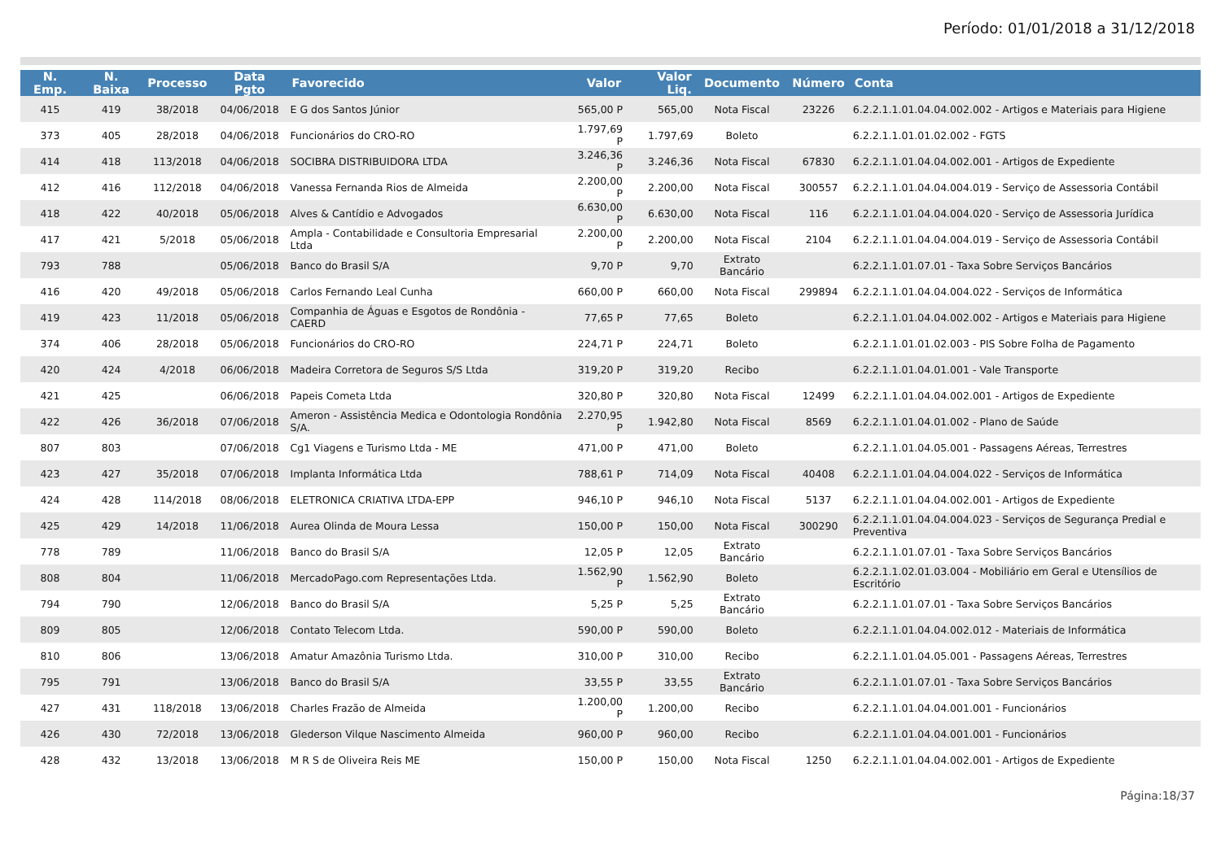Período: 01/01/2018 a 31/12/2018
| N. Emp. | N. Baixa | Processo | Data Pgto | Favorecido | Valor | Valor Liq. | Documento | Número | Conta |
| --- | --- | --- | --- | --- | --- | --- | --- | --- | --- |
| 415 | 419 | 38/2018 | 04/06/2018 | E G dos Santos Júnior | 565,00 P | 565,00 | Nota Fiscal | 23226 | 6.2.2.1.1.01.04.04.002.002 - Artigos e Materiais para Higiene |
| 373 | 405 | 28/2018 | 04/06/2018 | Funcionários do CRO-RO | 1.797,69 P | 1.797,69 | Boleto | | 6.2.2.1.1.01.01.02.002 - FGTS |
| 414 | 418 | 113/2018 | 04/06/2018 | SOCIBRA DISTRIBUIDORA LTDA | 3.246,36 P | 3.246,36 | Nota Fiscal | 67830 | 6.2.2.1.1.01.04.04.002.001 - Artigos de Expediente |
| 412 | 416 | 112/2018 | 04/06/2018 | Vanessa Fernanda Rios de Almeida | 2.200,00 P | 2.200,00 | Nota Fiscal | 300557 | 6.2.2.1.1.01.04.04.004.019 - Serviço de Assessoria Contábil |
| 418 | 422 | 40/2018 | 05/06/2018 | Alves & Cantídio e Advogados | 6.630,00 P | 6.630,00 | Nota Fiscal | 116 | 6.2.2.1.1.01.04.04.004.020 - Serviço de Assessoria Jurídica |
| 417 | 421 | 5/2018 | 05/06/2018 | Ampla - Contabilidade e Consultoria Empresarial Ltda | 2.200,00 P | 2.200,00 | Nota Fiscal | 2104 | 6.2.2.1.1.01.04.04.004.019 - Serviço de Assessoria Contábil |
| 793 | 788 | | 05/06/2018 | Banco do Brasil S/A | 9,70 P | 9,70 | Extrato Bancário | | 6.2.2.1.1.01.07.01 - Taxa Sobre Serviços Bancários |
| 416 | 420 | 49/2018 | 05/06/2018 | Carlos Fernando Leal Cunha | 660,00 P | 660,00 | Nota Fiscal | 299894 | 6.2.2.1.1.01.04.04.004.022 - Serviços de Informática |
| 419 | 423 | 11/2018 | 05/06/2018 | Companhia de Águas e Esgotos de Rondônia - CAERD | 77,65 P | 77,65 | Boleto | | 6.2.2.1.1.01.04.04.002.002 - Artigos e Materiais para Higiene |
| 374 | 406 | 28/2018 | 05/06/2018 | Funcionários do CRO-RO | 224,71 P | 224,71 | Boleto | | 6.2.2.1.1.01.01.02.003 - PIS Sobre Folha de Pagamento |
| 420 | 424 | 4/2018 | 06/06/2018 | Madeira Corretora de Seguros S/S Ltda | 319,20 P | 319,20 | Recibo | | 6.2.2.1.1.01.04.01.001 - Vale Transporte |
| 421 | 425 | | 06/06/2018 | Papeis Cometa Ltda | 320,80 P | 320,80 | Nota Fiscal | 12499 | 6.2.2.1.1.01.04.04.002.001 - Artigos de Expediente |
| 422 | 426 | 36/2018 | 07/06/2018 | Ameron - Assistência Medica e Odontologia Rondônia S/A. | 2.270,95 P | 1.942,80 | Nota Fiscal | 8569 | 6.2.2.1.1.01.04.01.002 - Plano de Saúde |
| 807 | 803 | | 07/06/2018 | Cg1 Viagens e Turismo Ltda - ME | 471,00 P | 471,00 | Boleto | | 6.2.2.1.1.01.04.05.001 - Passagens Aéreas, Terrestres |
| 423 | 427 | 35/2018 | 07/06/2018 | Implanta Informática Ltda | 788,61 P | 714,09 | Nota Fiscal | 40408 | 6.2.2.1.1.01.04.04.004.022 - Serviços de Informática |
| 424 | 428 | 114/2018 | 08/06/2018 | ELETRONICA CRIATIVA LTDA-EPP | 946,10 P | 946,10 | Nota Fiscal | 5137 | 6.2.2.1.1.01.04.04.002.001 - Artigos de Expediente |
| 425 | 429 | 14/2018 | 11/06/2018 | Aurea Olinda de Moura Lessa | 150,00 P | 150,00 | Nota Fiscal | 300290 | 6.2.2.1.1.01.04.04.004.023 - Serviços de Segurança Predial e Preventiva |
| 778 | 789 | | 11/06/2018 | Banco do Brasil S/A | 12,05 P | 12,05 | Extrato Bancário | | 6.2.2.1.1.01.07.01 - Taxa Sobre Serviços Bancários |
| 808 | 804 | | 11/06/2018 | MercadoPago.com Representações Ltda. | 1.562,90 P | 1.562,90 | Boleto | | 6.2.2.1.1.02.01.03.004 - Mobiliário em Geral e Utensílios de Escritório |
| 794 | 790 | | 12/06/2018 | Banco do Brasil S/A | 5,25 P | 5,25 | Extrato Bancário | | 6.2.2.1.1.01.07.01 - Taxa Sobre Serviços Bancários |
| 809 | 805 | | 12/06/2018 | Contato Telecom Ltda. | 590,00 P | 590,00 | Boleto | | 6.2.2.1.1.01.04.04.002.012 - Materiais de Informática |
| 810 | 806 | | 13/06/2018 | Amatur Amazônia Turismo Ltda. | 310,00 P | 310,00 | Recibo | | 6.2.2.1.1.01.04.05.001 - Passagens Aéreas, Terrestres |
| 795 | 791 | | 13/06/2018 | Banco do Brasil S/A | 33,55 P | 33,55 | Extrato Bancário | | 6.2.2.1.1.01.07.01 - Taxa Sobre Serviços Bancários |
| 427 | 431 | 118/2018 | 13/06/2018 | Charles Frazão de Almeida | 1.200,00 P | 1.200,00 | Recibo | | 6.2.2.1.1.01.04.04.001.001 - Funcionários |
| 426 | 430 | 72/2018 | 13/06/2018 | Glederson Vilque Nascimento Almeida | 960,00 P | 960,00 | Recibo | | 6.2.2.1.1.01.04.04.001.001 - Funcionários |
| 428 | 432 | 13/2018 | 13/06/2018 | M R S de Oliveira Reis ME | 150,00 P | 150,00 | Nota Fiscal | 1250 | 6.2.2.1.1.01.04.04.002.001 - Artigos de Expediente |
Página:18/37